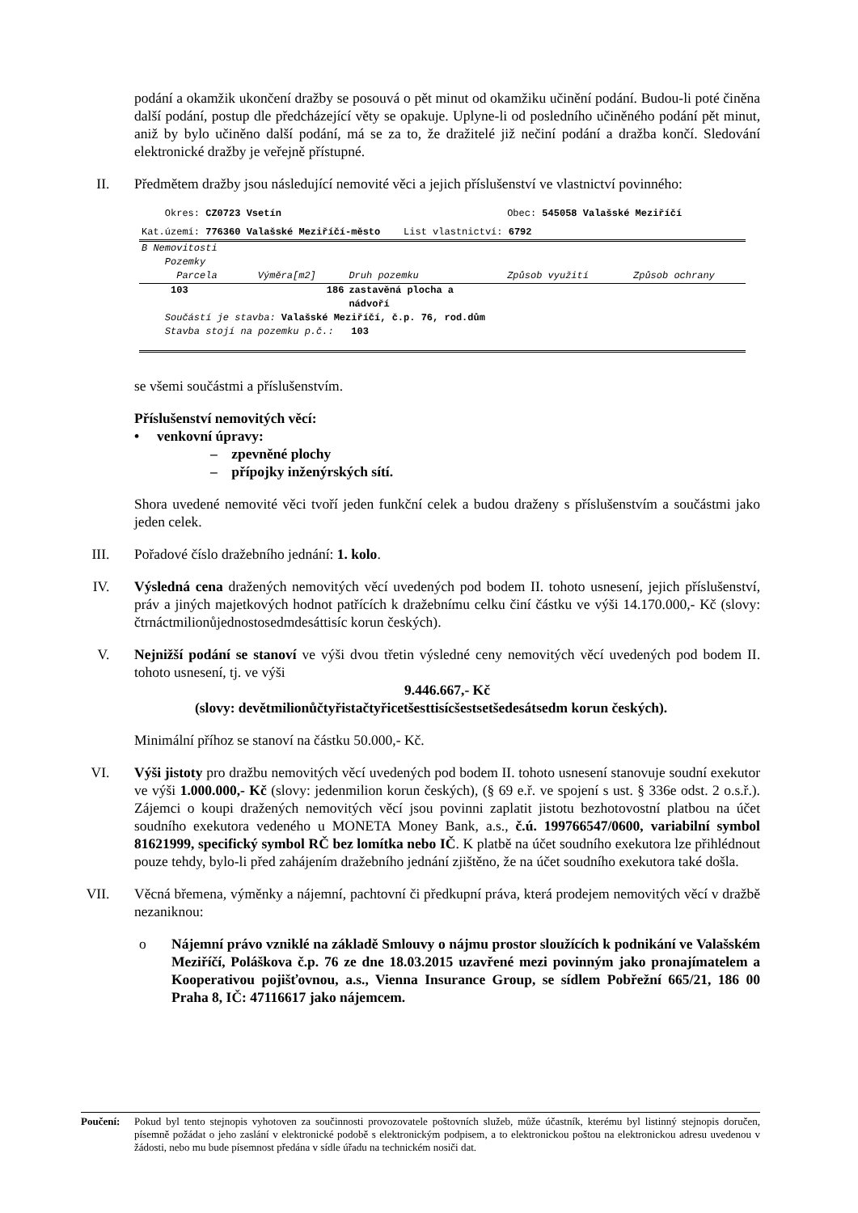podání a okamžik ukončení dražby se posouvá o pět minut od okamžiku učinění podání. Budou-li poté činěna další podání, postup dle předcházející věty se opakuje. Uplyne-li od posledního učiněného podání pět minut, aniž by bylo učiněno další podání, má se za to, že dražitelé již nečiní podání a dražba končí. Sledování elektronické dražby je veřejně přístupné.
II. Předmětem dražby jsou následující nemovité věci a jejich příslušenství ve vlastnictví povinného:
| Okres: CZ0723 Vsetín | | | Obec: 545058 Valašské Meziříčí | | |
| Kat.území: 776360 Valašské Meziříčí-město List vlastnictví: 6792 | | | | | |
| B Nemovitosti | | | | | |
| Pozemky | | | | | |
| Parcela | Výměra[m2] | Druh pozemku | Způsob využití | Způsob ochrany | |
| 103 | 186 | zastavěná plocha a nádvoří | | | |
| Součástí je stavba: Valašské Meziříčí, č.p. 76, rod.dům | | | | | |
| Stavba stojí na pozemku p.č.: 103 | | | | | |
se všemi součástmi a příslušenstvím.
Příslušenství nemovitých věcí:
• venkovní úpravy:
– zpevněné plochy
– přípojky inženýrských sítí.
Shora uvedené nemovité věci tvoří jeden funkční celek a budou draženy s příslušenstvím a součástmi jako jeden celek.
III. Pořadové číslo dražebního jednání: 1. kolo.
IV. Výsledná cena dražených nemovitých věcí uvedených pod bodem II. tohoto usnesení, jejich příslušenství, práv a jiných majetkových hodnot patřících k dražebnímu celku činí částku ve výši 14.170.000,- Kč (slovy: čtrnáctmilionůjednostosedmdesáttisíc korun českých).
V. Nejnižší podání se stanoví ve výši dvou třetin výsledné ceny nemovitých věcí uvedených pod bodem II. tohoto usnesení, tj. ve výši
9.446.667,- Kč
(slovy: devětmilionůčtyřistačtyřicetšesttisícšestsetšedesátsedm korun českých).
Minimální příhoz se stanoví na částku 50.000,- Kč.
VI. Výši jistoty pro dražbu nemovitých věcí uvedených pod bodem II. tohoto usnesení stanovuje soudní exekutor ve výši 1.000.000,- Kč (slovy: jedenmilion korun českých), (§ 69 e.ř. ve spojení s ust. § 336e odst. 2 o.s.ř.). Zájemci o koupi dražených nemovitých věcí jsou povinni zaplatit jistotu bezhotovostní platbou na účet soudního exekutora vedeného u MONETA Money Bank, a.s., č.ú. 199766547/0600, variabilní symbol 81621999, specifický symbol RČ bez lomítka nebo IČ. K platbě na účet soudního exekutora lze přihlédnout pouze tehdy, bylo-li před zahájením dražebního jednání zjištěno, že na účet soudního exekutora také došla.
VII. Věcná břemena, výměnky a nájemní, pachtovní či předkupní práva, která prodejem nemovitých věcí v dražbě nezaniknou:
o Nájemní právo vzniklé na základě Smlouvy o nájmu prostor sloužících k podnikání ve Valašském Meziříčí, Poláškova č.p. 76 ze dne 18.03.2015 uzavřené mezi povinným jako pronajímatelem a Kooperativou pojišťovnou, a.s., Vienna Insurance Group, se sídlem Pobřežní 665/21, 186 00 Praha 8, IČ: 47116617 jako nájemcem.
Poučení: Pokud byl tento stejnopis vyhotoven za součinnosti provozovatele poštovních služeb, může účastník, kterému byl listinný stejnopis doručen, písemně požádat o jeho zaslání v elektronické podobě s elektronickým podpisem, a to elektronickou poštou na elektronickou adresu uvedenou v žádosti, nebo mu bude písemnost předána v sídle úřadu na technickém nosiči dat.